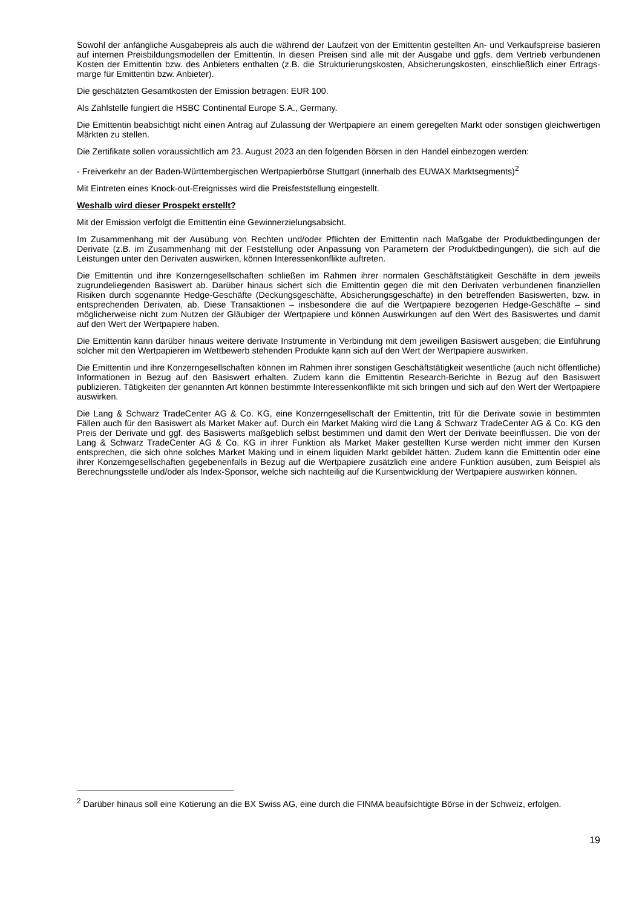Sowohl der anfängliche Ausgabepreis als auch die während der Laufzeit von der Emittentin gestellten An- und Verkaufspreise basieren auf internen Preisbildungsmodellen der Emittentin. In diesen Preisen sind alle mit der Ausgabe und ggfs. dem Vertrieb verbundenen Kosten der Emittentin bzw. des Anbieters enthalten (z.B. die Strukturierungskosten, Absicherungskosten, einschließlich einer Ertrags-marge für Emittentin bzw. Anbieter).
Die geschätzten Gesamtkosten der Emission betragen: EUR 100.
Als Zahlstelle fungiert die HSBC Continental Europe S.A., Germany.
Die Emittentin beabsichtigt nicht einen Antrag auf Zulassung der Wertpapiere an einem geregelten Markt oder sonstigen gleichwertigen Märkten zu stellen.
Die Zertifikate sollen voraussichtlich am 23. August 2023 an den folgenden Börsen in den Handel einbezogen werden:
- Freiverkehr an der Baden-Württembergischen Wertpapierbörse Stuttgart (innerhalb des EUWAX Marktsegments)<sup>2</sup>
Mit Eintreten eines Knock-out-Ereignisses wird die Preisfeststellung eingestellt.
Weshalb wird dieser Prospekt erstellt?
Mit der Emission verfolgt die Emittentin eine Gewinnerzielungsabsicht.
Im Zusammenhang mit der Ausübung von Rechten und/oder Pflichten der Emittentin nach Maßgabe der Produktbedingungen der Derivate (z.B. im Zusammenhang mit der Feststellung oder Anpassung von Parametern der Produktbedingungen), die sich auf die Leistungen unter den Derivaten auswirken, können Interessenkonflikte auftreten.
Die Emittentin und ihre Konzerngesellschaften schließen im Rahmen ihrer normalen Geschäftstätigkeit Geschäfte in dem jeweils zugrundeliegenden Basiswert ab. Darüber hinaus sichert sich die Emittentin gegen die mit den Derivaten verbundenen finanziellen Risiken durch sogenannte Hedge-Geschäfte (Deckungsgeschäfte, Absicherungsgeschäfte) in den betreffenden Basiswerten, bzw. in entsprechenden Derivaten, ab. Diese Transaktionen – insbesondere die auf die Wertpapiere bezogenen Hedge-Geschäfte – sind möglicherweise nicht zum Nutzen der Gläubiger der Wertpapiere und können Auswirkungen auf den Wert des Basiswertes und damit auf den Wert der Wertpapiere haben.
Die Emittentin kann darüber hinaus weitere derivate Instrumente in Verbindung mit dem jeweiligen Basiswert ausgeben; die Einführung solcher mit den Wertpapieren im Wettbewerb stehenden Produkte kann sich auf den Wert der Wertpapiere auswirken.
Die Emittentin und ihre Konzerngesellschaften können im Rahmen ihrer sonstigen Geschäftstätigkeit wesentliche (auch nicht öffentliche) Informationen in Bezug auf den Basiswert erhalten. Zudem kann die Emittentin Research-Berichte in Bezug auf den Basiswert publizieren. Tätigkeiten der genannten Art können bestimmte Interessenkonflikte mit sich bringen und sich auf den Wert der Wertpapiere auswirken.
Die Lang & Schwarz TradeCenter AG & Co. KG, eine Konzerngesellschaft der Emittentin, tritt für die Derivate sowie in bestimmten Fällen auch für den Basiswert als Market Maker auf. Durch ein Market Making wird die Lang & Schwarz TradeCenter AG & Co. KG den Preis der Derivate und ggf. des Basiswerts maßgeblich selbst bestimmen und damit den Wert der Derivate beeinflussen. Die von der Lang & Schwarz TradeCenter AG & Co. KG in ihrer Funktion als Market Maker gestellten Kurse werden nicht immer den Kursen entsprechen, die sich ohne solches Market Making und in einem liquiden Markt gebildet hätten. Zudem kann die Emittentin oder eine ihrer Konzerngesellschaften gegebenenfalls in Bezug auf die Wertpapiere zusätzlich eine andere Funktion ausüben, zum Beispiel als Berechnungsstelle und/oder als Index-Sponsor, welche sich nachteilig auf die Kursentwicklung der Wertpapiere auswirken können.
<sup>2</sup> Darüber hinaus soll eine Kotierung an die BX Swiss AG, eine durch die FINMA beaufsichtigte Börse in der Schweiz, erfolgen.
19